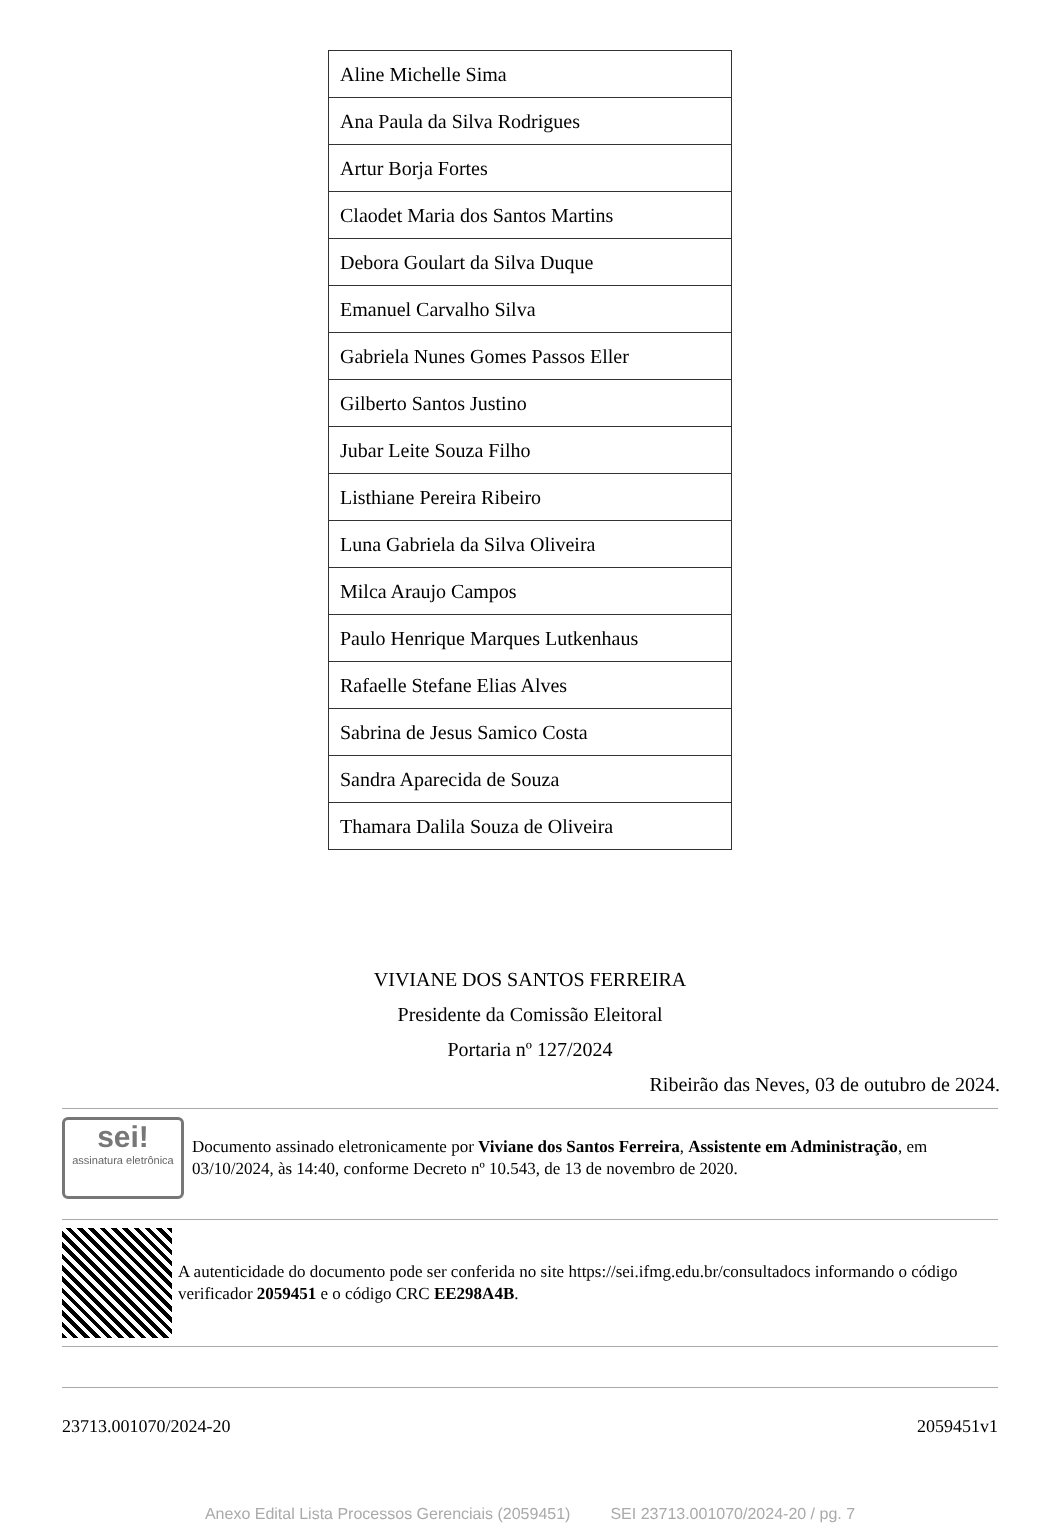| Aline Michelle Sima |
| Ana Paula da Silva Rodrigues |
| Artur Borja Fortes |
| Claodet Maria dos Santos Martins |
| Debora Goulart da Silva Duque |
| Emanuel Carvalho Silva |
| Gabriela Nunes Gomes Passos Eller |
| Gilberto Santos Justino |
| Jubar Leite Souza Filho |
| Listhiane Pereira Ribeiro |
| Luna Gabriela da Silva Oliveira |
| Milca Araujo Campos |
| Paulo Henrique Marques Lutkenhaus |
| Rafaelle Stefane Elias Alves |
| Sabrina de Jesus Samico Costa |
| Sandra Aparecida de Souza |
| Thamara Dalila Souza de Oliveira |
VIVIANE DOS SANTOS FERREIRA
Presidente da Comissão Eleitoral
Portaria nº 127/2024
Ribeirão das Neves, 03 de outubro de 2024.
sei!
assinatura eletrônica
Documento assinado eletronicamente por Viviane dos Santos Ferreira, Assistente em Administração, em 03/10/2024, às 14:40, conforme Decreto nº 10.543, de 13 de novembro de 2020.
A autenticidade do documento pode ser conferida no site https://sei.ifmg.edu.br/consultadocs informando o código verificador 2059451 e o código CRC EE298A4B.
23713.001070/2024-20 2059451v1
Anexo Edital Lista Processos Gerenciais (2059451) SEI 23713.001070/2024-20 / pg. 7